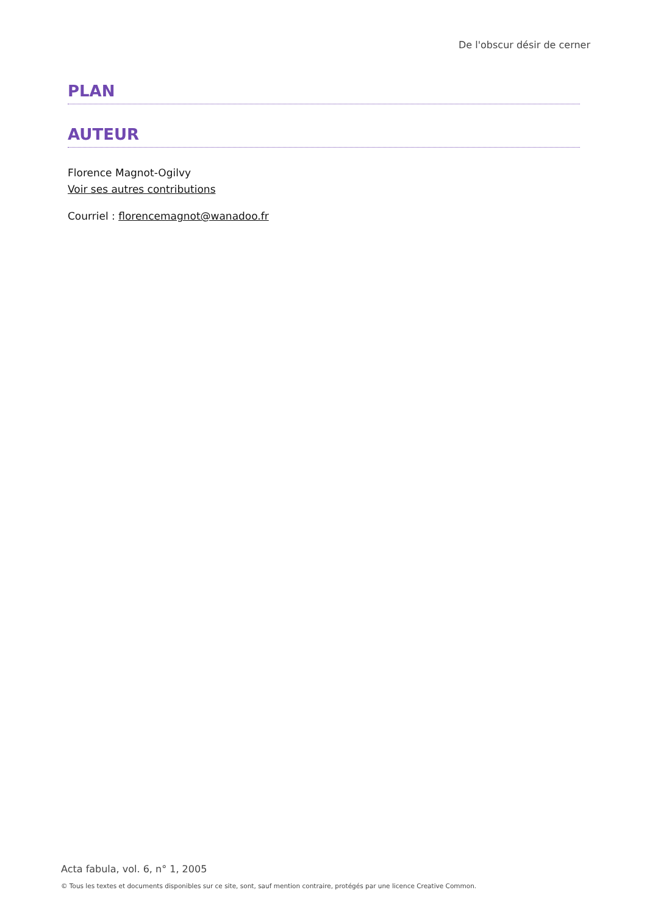De l'obscur désir de cerner
PLAN
AUTEUR
Florence Magnot-Ogilvy
Voir ses autres contributions
Courriel : florencemagnot@wanadoo.fr
Acta fabula, vol. 6, n° 1, 2005
© Tous les textes et documents disponibles sur ce site, sont, sauf mention contraire, protégés par une licence Creative Common.